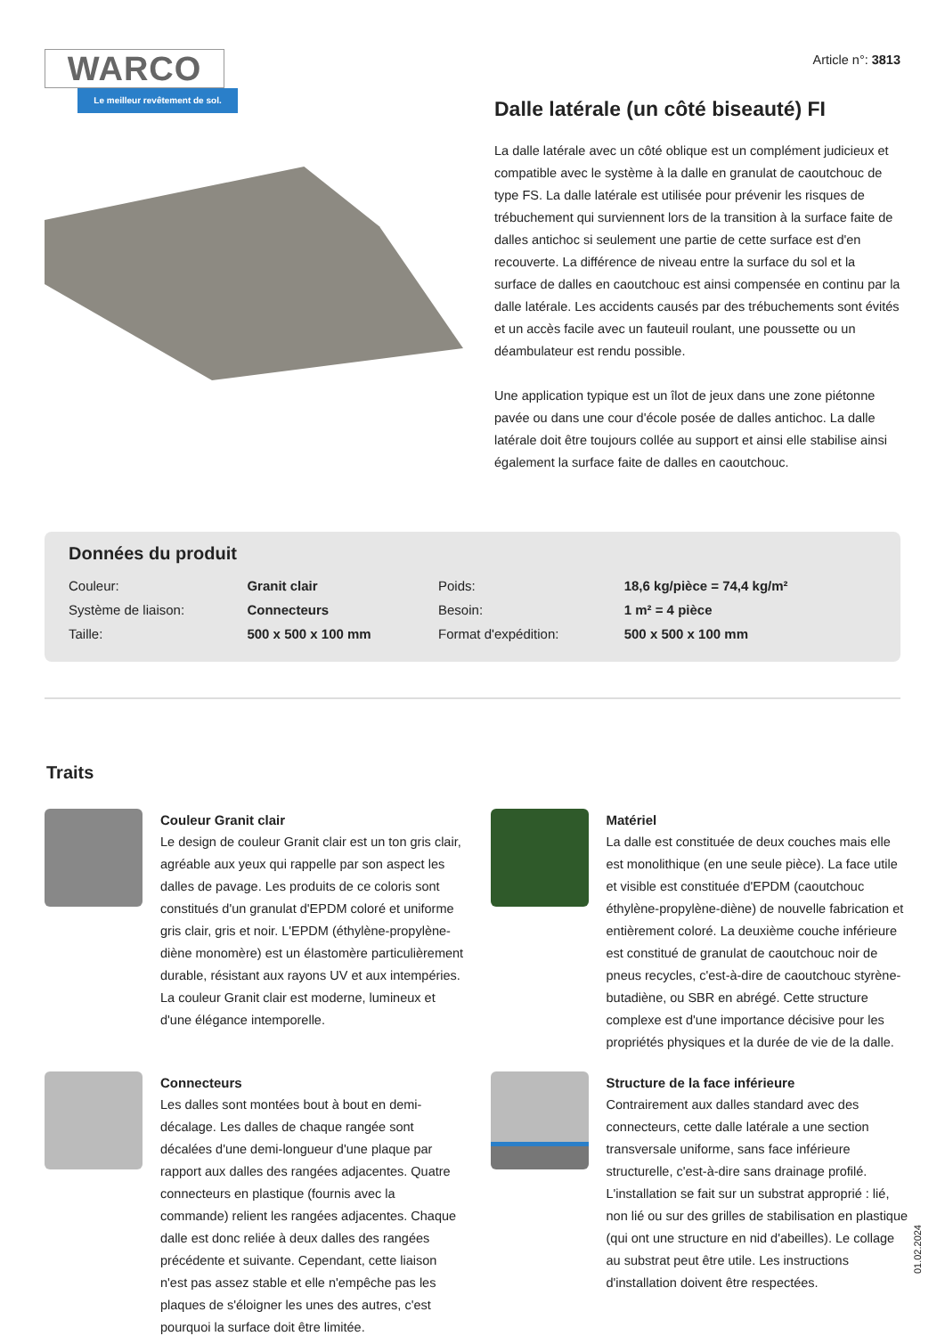WARCO
Le meilleur revêtement de sol.
Article n°: 3813
Dalle latérale (un côté biseauté) FI
La dalle latérale avec un côté oblique est un complément judicieux et compatible avec le système à la dalle en granulat de caoutchouc de type FS. La dalle latérale est utilisée pour prévenir les risques de trébuchement qui surviennent lors de la transition à la surface faite de dalles antichoc si seulement une partie de cette surface est d'en recouverte. La différence de niveau entre la surface du sol et la surface de dalles en caoutchouc est ainsi compensée en continu par la dalle latérale. Les accidents causés par des trébuchements sont évités et un accès facile avec un fauteuil roulant, une poussette ou un déambulateur est rendu possible.
Une application typique est un îlot de jeux dans une zone piétonne pavée ou dans une cour d'école posée de dalles antichoc. La dalle latérale doit être toujours collée au support et ainsi elle stabilise ainsi également la surface faite de dalles en caoutchouc.
Données du produit
| Couleur: | Granit clair | Poids: | 18,6 kg/pièce = 74,4 kg/m² |
| Système de liaison: | Connecteurs | Besoin: | 1 m² = 4 pièce |
| Taille: | 500 x 500 x 100 mm | Format d'expédition: | 500 x 500 x 100 mm |
Traits
Couleur Granit clair
Le design de couleur Granit clair est un ton gris clair, agréable aux yeux qui rappelle par son aspect les dalles de pavage. Les produits de ce coloris sont constitués d'un granulat d'EPDM coloré et uniforme gris clair, gris et noir. L'EPDM (éthylène-propylène-diène monomère) est un élastomère particulièrement durable, résistant aux rayons UV et aux intempéries. La couleur Granit clair est moderne, lumineux et d'une élégance intemporelle.
Matériel
La dalle est constituée de deux couches mais elle est monolithique (en une seule pièce). La face utile et visible est constituée d'EPDM (caoutchouc éthylène-propylène-diène) de nouvelle fabrication et entièrement coloré. La deuxième couche inférieure est constitué de granulat de caoutchouc noir de pneus recycles, c'est-à-dire de caoutchouc styrène-butadiène, ou SBR en abrégé. Cette structure complexe est d'une importance décisive pour les propriétés physiques et la durée de vie de la dalle.
Connecteurs
Les dalles sont montées bout à bout en demi-décalage. Les dalles de chaque rangée sont décalées d'une demi-longueur d'une plaque par rapport aux dalles des rangées adjacentes. Quatre connecteurs en plastique (fournis avec la commande) relient les rangées adjacentes. Chaque dalle est donc reliée à deux dalles des rangées précédente et suivante. Cependant, cette liaison n'est pas assez stable et elle n'empêche pas les plaques de s'éloigner les unes des autres, c'est pourquoi la surface doit être limitée.
Structure de la face inférieure
Contrairement aux dalles standard avec des connecteurs, cette dalle latérale a une section transversale uniforme, sans face inférieure structurelle, c'est-à-dire sans drainage profilé. L'installation se fait sur un substrat approprié : lié, non lié ou sur des grilles de stabilisation en plastique (qui ont une structure en nid d'abeilles). Le collage au substrat peut être utile. Les instructions d'installation doivent être respectées.
01.02.2024